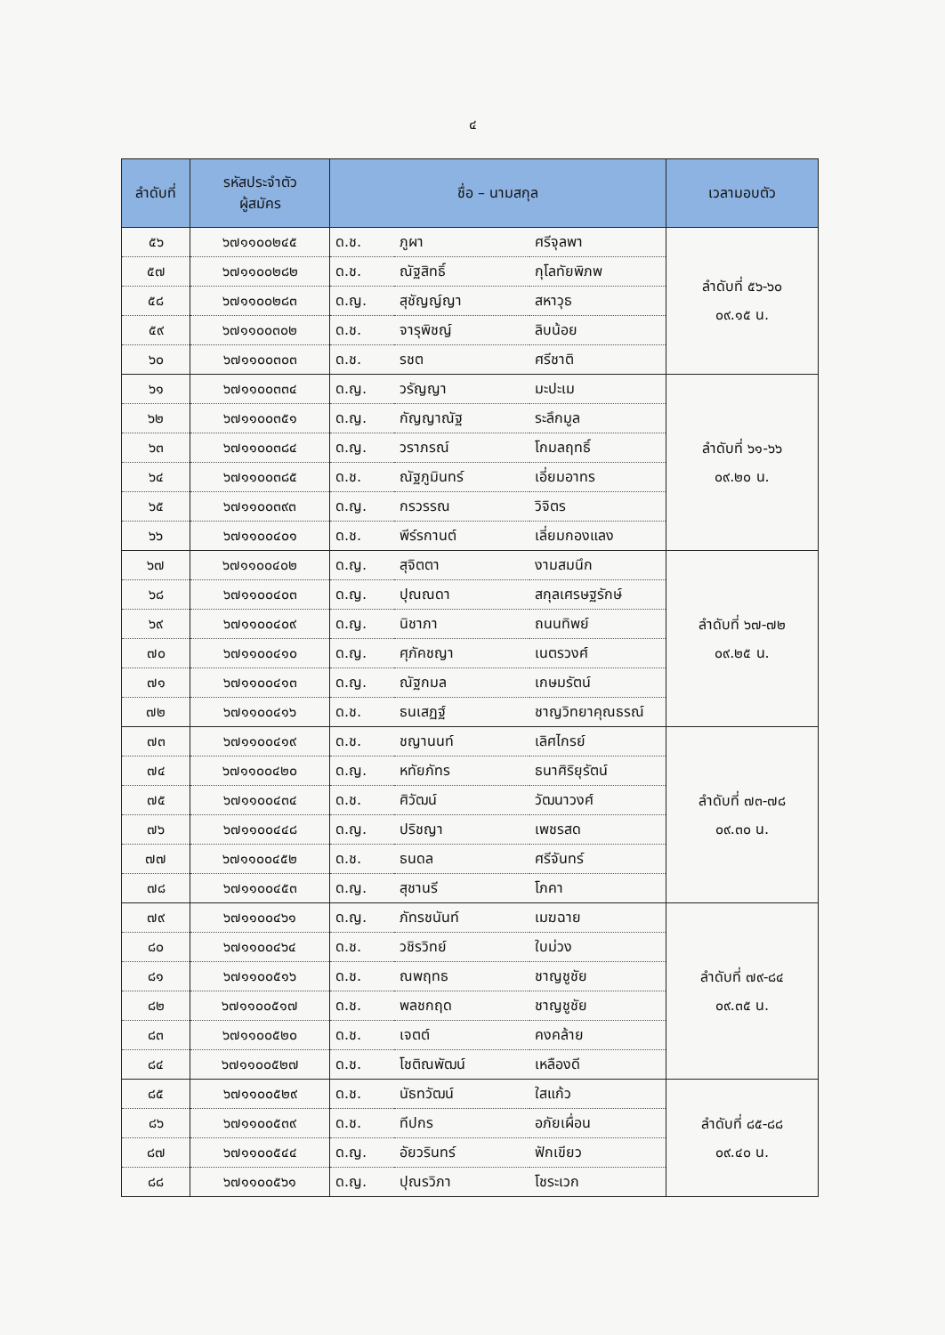๔
| ลำดับที่ | รหัสประจำตัว ผู้สมัคร | ชื่อ – นามสกุล | | | เวลามอบตัว |
| --- | --- | --- | --- | --- | --- |
| ๕๖ | ๖๗๑๑๐๐๒๔๕ | ด.ช. | ภูผา | ศรีจุลพา | ลำดับที่ ๕๖-๖๐ ๐๙.๑๕ น. |
| ๕๗ | ๖๗๑๑๐๐๒๘๒ | ด.ช. | ณัฐสิทธิ์ | กุโลทัยพิภพ | |
| ๕๘ | ๖๗๑๑๐๐๒๘๓ | ด.ญ. | สุชัญญ์ญา | สหาวุธ | |
| ๕๙ | ๖๗๑๑๐๐๓๐๒ | ด.ช. | จารุพิชญ์ | ลิบน้อย | |
| ๖๐ | ๖๗๑๑๐๐๓๐๓ | ด.ช. | รชต | ศรีชาติ | |
| ๖๑ | ๖๗๑๑๐๐๓๓๔ | ด.ญ. | วรัญญา | มะปะเม | ลำดับที่ ๖๑-๖๖ ๐๙.๒๐ น. |
| ๖๒ | ๖๗๑๑๐๐๓๕๑ | ด.ญ. | กัญญาณัฐ | ระลึกมูล | |
| ๖๓ | ๖๗๑๑๐๐๓๘๔ | ด.ญ. | วราภรณ์ | โกมลฤทธิ์ | |
| ๖๔ | ๖๗๑๑๐๐๓๘๕ | ด.ช. | ณัฐภูมินทร์ | เอี่ยมอาทร | |
| ๖๕ | ๖๗๑๑๐๐๓๙๓ | ด.ญ. | กรวรรณ | วิจิตร | |
| ๖๖ | ๖๗๑๑๐๐๔๐๑ | ด.ช. | พีร์รกานต์ | เลี่ยมกองแลง | |
| ๖๗ | ๖๗๑๑๐๐๔๐๒ | ด.ญ. | สุจิตตา | งามสมนึก | ลำดับที่ ๖๗-๗๒ ๐๙.๒๕ น. |
| ๖๘ | ๖๗๑๑๐๐๔๐๓ | ด.ญ. | ปุณณดา | สกุลเศรษฐรักษ์ | |
| ๖๙ | ๖๗๑๑๐๐๔๐๙ | ด.ญ. | นิชาภา | ถนนทิพย์ | |
| ๗๐ | ๖๗๑๑๐๐๔๑๐ | ด.ญ. | ศุภัคชญา | เนตรวงศ์ | |
| ๗๑ | ๖๗๑๑๐๐๔๑๓ | ด.ญ. | ณัฐกมล | เกษมรัตน์ | |
| ๗๒ | ๖๗๑๑๐๐๔๑๖ | ด.ช. | ธนเสฏฐ์ | ชาญวิทยาคุณธรณ์ | |
| ๗๓ | ๖๗๑๑๐๐๔๑๙ | ด.ช. | ชญานนท์ | เลิศไกรย์ | ลำดับที่ ๗๓-๗๘ ๐๙.๓๐ น. |
| ๗๔ | ๖๗๑๑๐๐๔๒๐ | ด.ญ. | หทัยภัทร | ธนาศิริยุรัตน์ | |
| ๗๕ | ๖๗๑๑๐๐๔๓๔ | ด.ช. | ศิวัฒน์ | วัฒนาวงศ์ | |
| ๗๖ | ๖๗๑๑๐๐๔๔๘ | ด.ญ. | ปริชญา | เพชรสด | |
| ๗๗ | ๖๗๑๑๐๐๔๕๒ | ด.ช. | ธนดล | ศรีจันทร์ | |
| ๗๘ | ๖๗๑๑๐๐๔๕๓ | ด.ญ. | สุชานรี | โภคา | |
| ๗๙ | ๖๗๑๑๐๐๔๖๑ | ด.ญ. | ภัทรชนันท์ | เมฆฉาย | ลำดับที่ ๗๙-๘๔ ๐๙.๓๕ น. |
| ๘๐ | ๖๗๑๑๐๐๔๖๔ | ด.ช. | วชิรวิทย์ | ใบม่วง | |
| ๘๑ | ๖๗๑๑๐๐๕๑๖ | ด.ช. | ณพฤทธ | ชาญชูชัย | |
| ๘๒ | ๖๗๑๑๐๐๕๑๗ | ด.ช. | พลชกฤด | ชาญชูชัย | |
| ๘๓ | ๖๗๑๑๐๐๕๒๐ | ด.ช. | เจตต์ | คงคล้าย | |
| ๘๔ | ๖๗๑๑๐๐๕๒๗ | ด.ช. | โชติณพัฒน์ | เหลืองดี | |
| ๘๕ | ๖๗๑๑๐๐๕๒๙ | ด.ช. | นัธทวัฒน์ | ใสแก้ว | ลำดับที่ ๘๕-๘๘ ๐๙.๔๐ น. |
| ๘๖ | ๖๗๑๑๐๐๕๓๙ | ด.ช. | ทีปกร | อภัยเผื่อน | |
| ๘๗ | ๖๗๑๑๐๐๕๔๔ | ด.ญ. | อัยวรินทร์ | ฟักเขียว | |
| ๘๘ | ๖๗๑๑๐๐๕๖๑ | ด.ญ. | ปุณรวิภา | โชระเวก | |